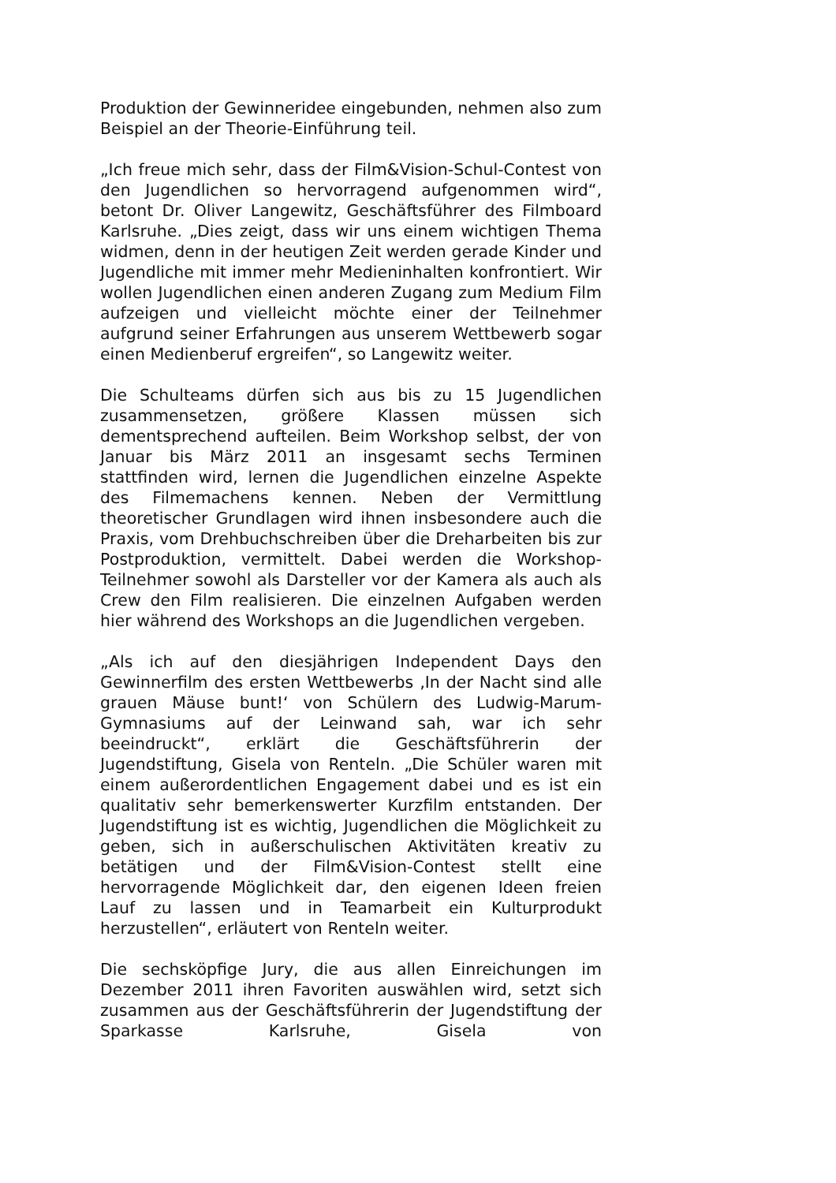Produktion der Gewinneridee eingebunden, nehmen also zum Beispiel an der Theorie-Einführung teil.
„Ich freue mich sehr, dass der Film&Vision-Schul-Contest von den Jugendlichen so hervorragend aufgenommen wird“, betont Dr. Oliver Langewitz, Geschäftsführer des Filmboard Karlsruhe. „Dies zeigt, dass wir uns einem wichtigen Thema widmen, denn in der heutigen Zeit werden gerade Kinder und Jugendliche mit immer mehr Medieninhalten konfrontiert. Wir wollen Jugendlichen einen anderen Zugang zum Medium Film aufzeigen und vielleicht möchte einer der Teilnehmer aufgrund seiner Erfahrungen aus unserem Wettbewerb sogar einen Medienberuf ergreifen“, so Langewitz weiter.
Die Schulteams dürfen sich aus bis zu 15 Jugendlichen zusammensetzen, größere Klassen müssen sich dementsprechend aufteilen. Beim Workshop selbst, der von Januar bis März 2011 an insgesamt sechs Terminen stattfinden wird, lernen die Jugendlichen einzelne Aspekte des Filmemachens kennen. Neben der Vermittlung theoretischer Grundlagen wird ihnen insbesondere auch die Praxis, vom Drehbuchschreiben über die Dreharbeiten bis zur Postproduktion, vermittelt. Dabei werden die Workshop-Teilnehmer sowohl als Darsteller vor der Kamera als auch als Crew den Film realisieren. Die einzelnen Aufgaben werden hier während des Workshops an die Jugendlichen vergeben.
„Als ich auf den diesjährigen Independent Days den Gewinnerfilm des ersten Wettbewerbs ‚In der Nacht sind alle grauen Mäuse bunt!‘ von Schülern des Ludwig-Marum-Gymnasiums auf der Leinwand sah, war ich sehr beeindruckt“, erklärt die Geschäftsführerin der Jugendstiftung, Gisela von Renteln. „Die Schüler waren mit einem außerordentlichen Engagement dabei und es ist ein qualitativ sehr bemerkenswerter Kurzfilm entstanden. Der Jugendstiftung ist es wichtig, Jugendlichen die Möglichkeit zu geben, sich in außerschulischen Aktivitäten kreativ zu betätigen und der Film&Vision-Contest stellt eine hervorragende Möglichkeit dar, den eigenen Ideen freien Lauf zu lassen und in Teamarbeit ein Kulturprodukt herzustellen“, erläutert von Renteln weiter.
Die sechsköpfige Jury, die aus allen Einreichungen im Dezember 2011 ihren Favoriten auswählen wird, setzt sich zusammen aus der Geschäftsführerin der Jugendstiftung der Sparkasse Karlsruhe, Gisela von